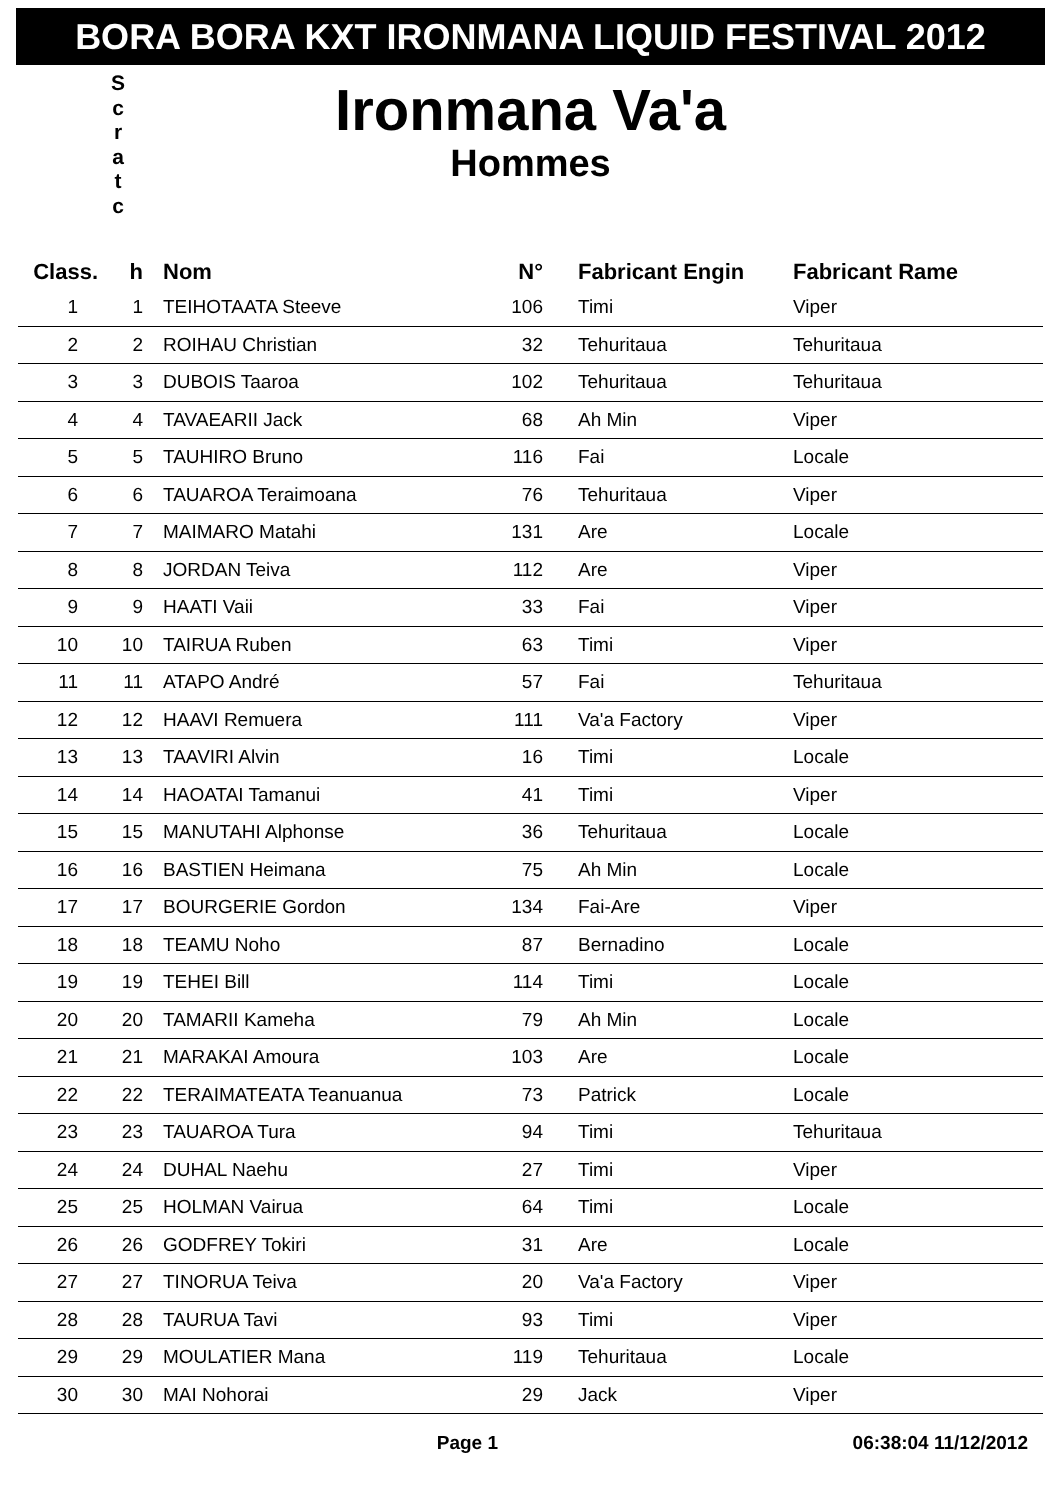BORA BORA KXT IRONMANA LIQUID FESTIVAL 2012
S c r a t c
Ironmana Va'a
Hommes
| Class. | h | Nom | N° | Fabricant Engin | Fabricant Rame |
| --- | --- | --- | --- | --- | --- |
| 1 | 1 | TEIHOTAATA Steeve | 106 | Timi | Viper |
| 2 | 2 | ROIHAU Christian | 32 | Tehuritaua | Tehuritaua |
| 3 | 3 | DUBOIS Taaroa | 102 | Tehuritaua | Tehuritaua |
| 4 | 4 | TAVAEARII Jack | 68 | Ah Min | Viper |
| 5 | 5 | TAUHIRO Bruno | 116 | Fai | Locale |
| 6 | 6 | TAUAROA Teraimoana | 76 | Tehuritaua | Viper |
| 7 | 7 | MAIMARO Matahi | 131 | Are | Locale |
| 8 | 8 | JORDAN Teiva | 112 | Are | Viper |
| 9 | 9 | HAATI Vaii | 33 | Fai | Viper |
| 10 | 10 | TAIRUA Ruben | 63 | Timi | Viper |
| 11 | 11 | ATAPO André | 57 | Fai | Tehuritaua |
| 12 | 12 | HAAVI Remuera | 111 | Va'a Factory | Viper |
| 13 | 13 | TAAVIRI Alvin | 16 | Timi | Locale |
| 14 | 14 | HAOATAI Tamanui | 41 | Timi | Viper |
| 15 | 15 | MANUTAHI Alphonse | 36 | Tehuritaua | Locale |
| 16 | 16 | BASTIEN Heimana | 75 | Ah Min | Locale |
| 17 | 17 | BOURGERIE Gordon | 134 | Fai-Are | Viper |
| 18 | 18 | TEAMU Noho | 87 | Bernadino | Locale |
| 19 | 19 | TEHEI Bill | 114 | Timi | Locale |
| 20 | 20 | TAMARII Kameha | 79 | Ah Min | Locale |
| 21 | 21 | MARAKAI Amoura | 103 | Are | Locale |
| 22 | 22 | TERAIMATEATA Teanuanua | 73 | Patrick | Locale |
| 23 | 23 | TAUAROA Tura | 94 | Timi | Tehuritaua |
| 24 | 24 | DUHAL Naehu | 27 | Timi | Viper |
| 25 | 25 | HOLMAN Vairua | 64 | Timi | Locale |
| 26 | 26 | GODFREY Tokiri | 31 | Are | Locale |
| 27 | 27 | TINORUA Teiva | 20 | Va'a Factory | Viper |
| 28 | 28 | TAURUA Tavi | 93 | Timi | Viper |
| 29 | 29 | MOULATIER Mana | 119 | Tehuritaua | Locale |
| 30 | 30 | MAI Nohorai | 29 | Jack | Viper |
Page 1 06:38:04 11/12/2012